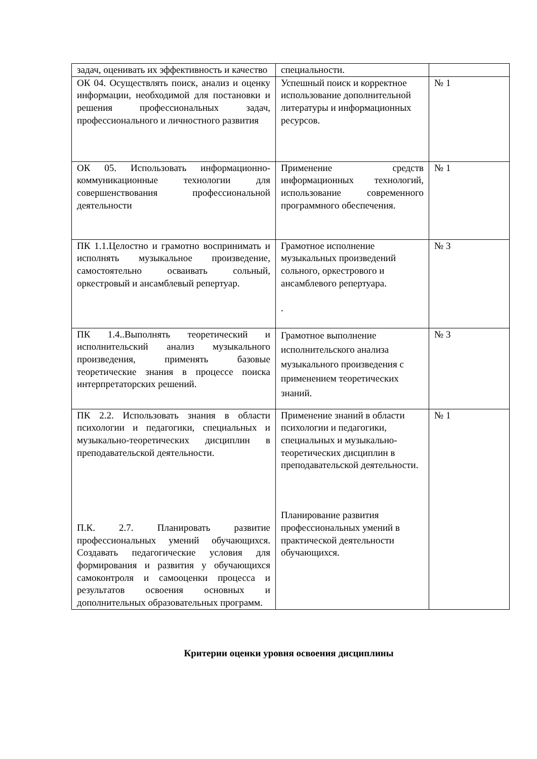| задач, оценивать их эффективность и качество | специальности. | |
| ОК 04. Осуществлять поиск, анализ и оценку информации, необходимой для постановки и решения профессиональных задач, профессионального и личностного развития | Успешный поиск и корректное использование дополнительной литературы и информационных ресурсов. | № 1 |
| ОК 05. Использовать информационно-коммуникационные технологии для совершенствования профессиональной деятельности | Применение средств информационных технологий, использование современного программного обеспечения. | № 1 |
| ПК 1.1.Целостно и грамотно воспринимать и исполнять музыкальное произведение, самостоятельно осваивать сольный, оркестровый и ансамблевый репертуар. | Грамотное исполнение музыкальных произведений сольного, оркестрового и ансамблевого репертуара. . | № 3 |
| ПК 1.4..Выполнять теоретический и исполнительский анализ музыкального произведения, применять базовые теоретические знания в процессе поиска интерпретаторских решений. | Грамотное выполнение исполнительского анализа музыкального произведения с применением теоретических знаний. | № 3 |
| ПК 2.2. Использовать знания в области психологии и педагогики, специальных и музыкально-теоретических дисциплин в преподавательской деятельности. П.К. 2.7. Планировать развитие профессиональных умений обучающихся. Создавать педагогические условия для формирования и развития у обучающихся самоконтроля и самооценки процесса и результатов освоения основных и дополнительных образовательных программ. | Применение знаний в области психологии и педагогики, специальных и музыкально-теоретических дисциплин в преподавательской деятельности. Планирование развития профессиональных умений в практической деятельности обучающихся. | № 1 |
Критерии оценки уровня освоения дисциплины